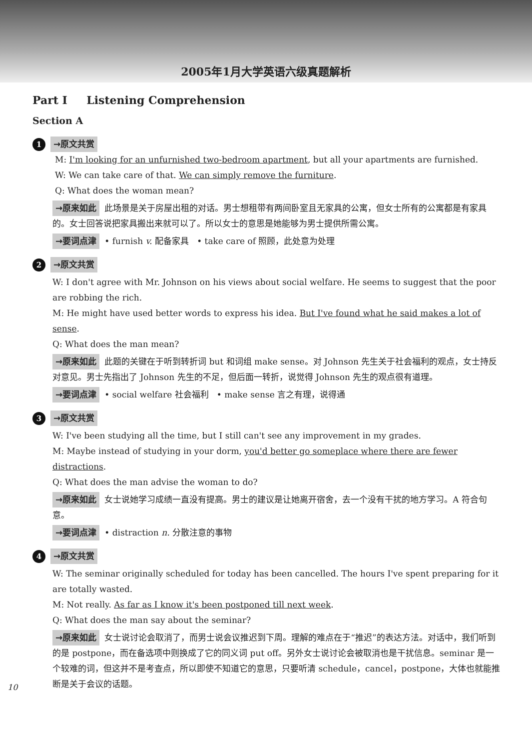2005年1月大学英语六级真题解析
Part I Listening Comprehension
Section A
1 →原文共赏
M: I'm looking for an unfurnished two-bedroom apartment, but all your apartments are furnished.
W: We can take care of that. We can simply remove the furniture.
Q: What does the woman mean?
→原来如此 此场景是关于房屋出租的对话。男士想租带有两间卧室且无家具的公寓，但女士所有的公寓都是有家具的。女士回答说把家具搬出来就可以了。所以女士的意思是她能够为男士提供所需公寓。
→要词点津 • furnish v. 配备家具 • take care of 照顾，此处意为处理
2 →原文共赏
W: I don't agree with Mr. Johnson on his views about social welfare. He seems to suggest that the poor are robbing the rich.
M: He might have used better words to express his idea. But I've found what he said makes a lot of sense.
Q: What does the man mean?
→原来如此 此题的关键在于听到转折词 but 和词组 make sense。对 Johnson 先生关于社会福利的观点，女士持反对意见。男士先指出了 Johnson 先生的不足，但后面一转折，说觉得 Johnson 先生的观点很有道理。
→要词点津 • social welfare 社会福利 • make sense 言之有理，说得通
3 →原文共赏
W: I've been studying all the time, but I still can't see any improvement in my grades.
M: Maybe instead of studying in your dorm, you'd better go someplace where there are fewer distractions.
Q: What does the man advise the woman to do?
→原来如此 女士说她学习成绩一直没有提高。男士的建议是让她离开宿舍，去一个没有干扰的地方学习。A 符合句意。
→要词点津 • distraction n. 分散注意的事物
4 →原文共赏
W: The seminar originally scheduled for today has been cancelled. The hours I've spent preparing for it are totally wasted.
M: Not really. As far as I know it's been postponed till next week.
Q: What does the man say about the seminar?
→原来如此 女士说讨论会取消了，而男士说会议推迟到下周。理解的难点在于“推迟”的表达方法。对话中，我们听到的是 postpone，而在备选项中则换成了它的同义词 put off。另外女士说讨论会被取消也是干扰信息。seminar 是一个较难的词，但这并不是考查点，所以即使不知道它的意思，只要听清 schedule，cancel，postpone，大体也就能推断是关于会议的话题。
10